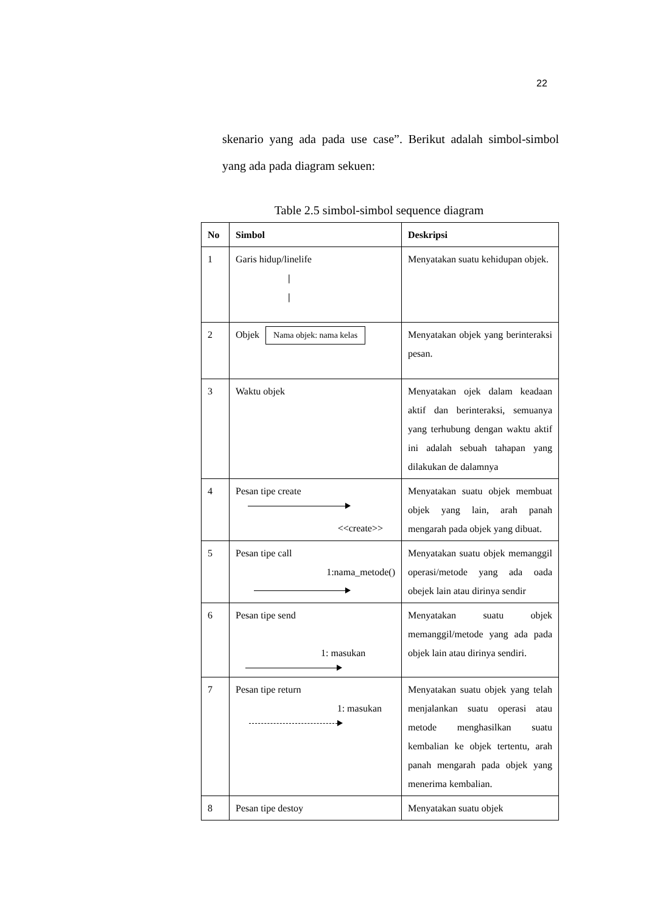22
skenario yang ada pada use case”. Berikut adalah simbol-simbol yang ada pada diagram sekuen:
Table 2.5 simbol-simbol sequence diagram
| No | Simbol | Deskripsi |
| --- | --- | --- |
| 1 | Garis hidup/linelife / / | Menyatakan suatu kehidupan objek. |
| 2 | Objek Nama objek: nama kelas | Menyatakan objek yang berinteraksi pesan. |
| 3 | Waktu objek | Menyatakan ojek dalam keadaan aktif dan berinteraksi, semuanya yang terhubung dengan waktu aktif ini adalah sebuah tahapan yang dilakukan de dalamnya |
| 4 | Pesan tipe create <<create>> | Menyatakan suatu objek membuat objek yang lain, arah panah mengarah pada objek yang dibuat. |
| 5 | Pesan tipe call 1:nama_metode() | Menyatakan suatu objek memanggil operasi/metode yang ada oada obejek lain atau dirinya sendir |
| 6 | Pesan tipe send 1: masukan | Menyatakan suatu objek memanggil/metode yang ada pada objek lain atau dirinya sendiri. |
| 7 | Pesan tipe return 1: masukan | Menyatakan suatu objek yang telah menjalankan suatu operasi atau metode menghasilkan suatu kembalian ke objek tertentu, arah panah mengarah pada objek yang menerima kembalian. |
| 8 | Pesan tipe destoy | Menyatakan suatu objek |